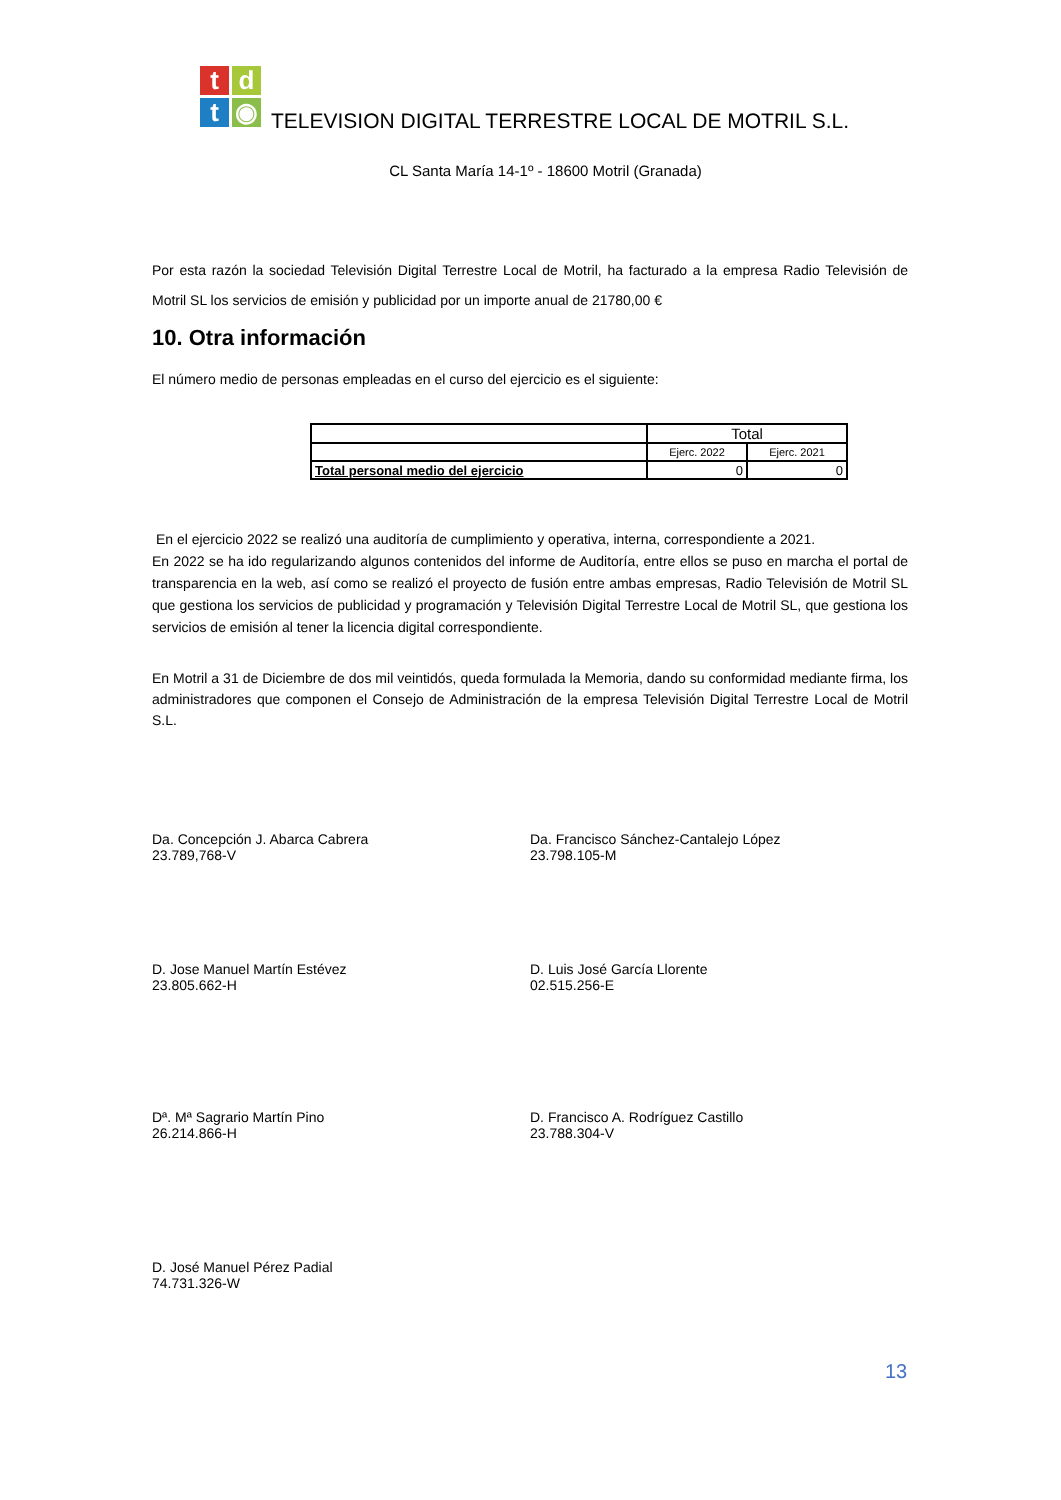t
d
t
◉
TELEVISION DIGITAL TERRESTRE LOCAL DE MOTRIL S.L.
CL Santa María 14-1º - 18600 Motril (Granada)
Por esta razón la sociedad Televisión Digital Terrestre Local de Motril, ha facturado a la empresa Radio Televisión de Motril SL los servicios de emisión y publicidad por un importe anual de 21780,00 €
10. Otra información
El número medio de personas empleadas en el curso del ejercicio es el siguiente:
| | Total | |
| | Ejerc. 2022 | Ejerc. 2021 |
| Total personal medio del ejercicio | 0 | 0 |
En el ejercicio 2022 se realizó una auditoría de cumplimiento y operativa, interna, correspondiente a 2021.
En 2022 se ha ido regularizando algunos contenidos del informe de Auditoría, entre ellos se puso en marcha el portal de transparencia en la web, así como se realizó el proyecto de fusión entre ambas empresas, Radio Televisión de Motril SL que gestiona los servicios de publicidad y programación y Televisión Digital Terrestre Local de Motril SL, que gestiona los servicios de emisión al tener la licencia digital correspondiente.
En Motril a 31 de Diciembre de dos mil veintidós, queda formulada la Memoria, dando su conformidad mediante firma, los administradores que componen el Consejo de Administración de la empresa Televisión Digital Terrestre Local de Motril S.L.
Da. Concepción J. Abarca Cabrera
23.789,768-V
Da. Francisco Sánchez-Cantalejo López
23.798.105-M
D. Jose Manuel Martín Estévez
23.805.662-H
D. Luis José García Llorente
02.515.256-E
Dª. Mª Sagrario Martín Pino
26.214.866-H
D. Francisco A. Rodríguez Castillo
23.788.304-V
D. José Manuel Pérez Padial
74.731.326-W
13